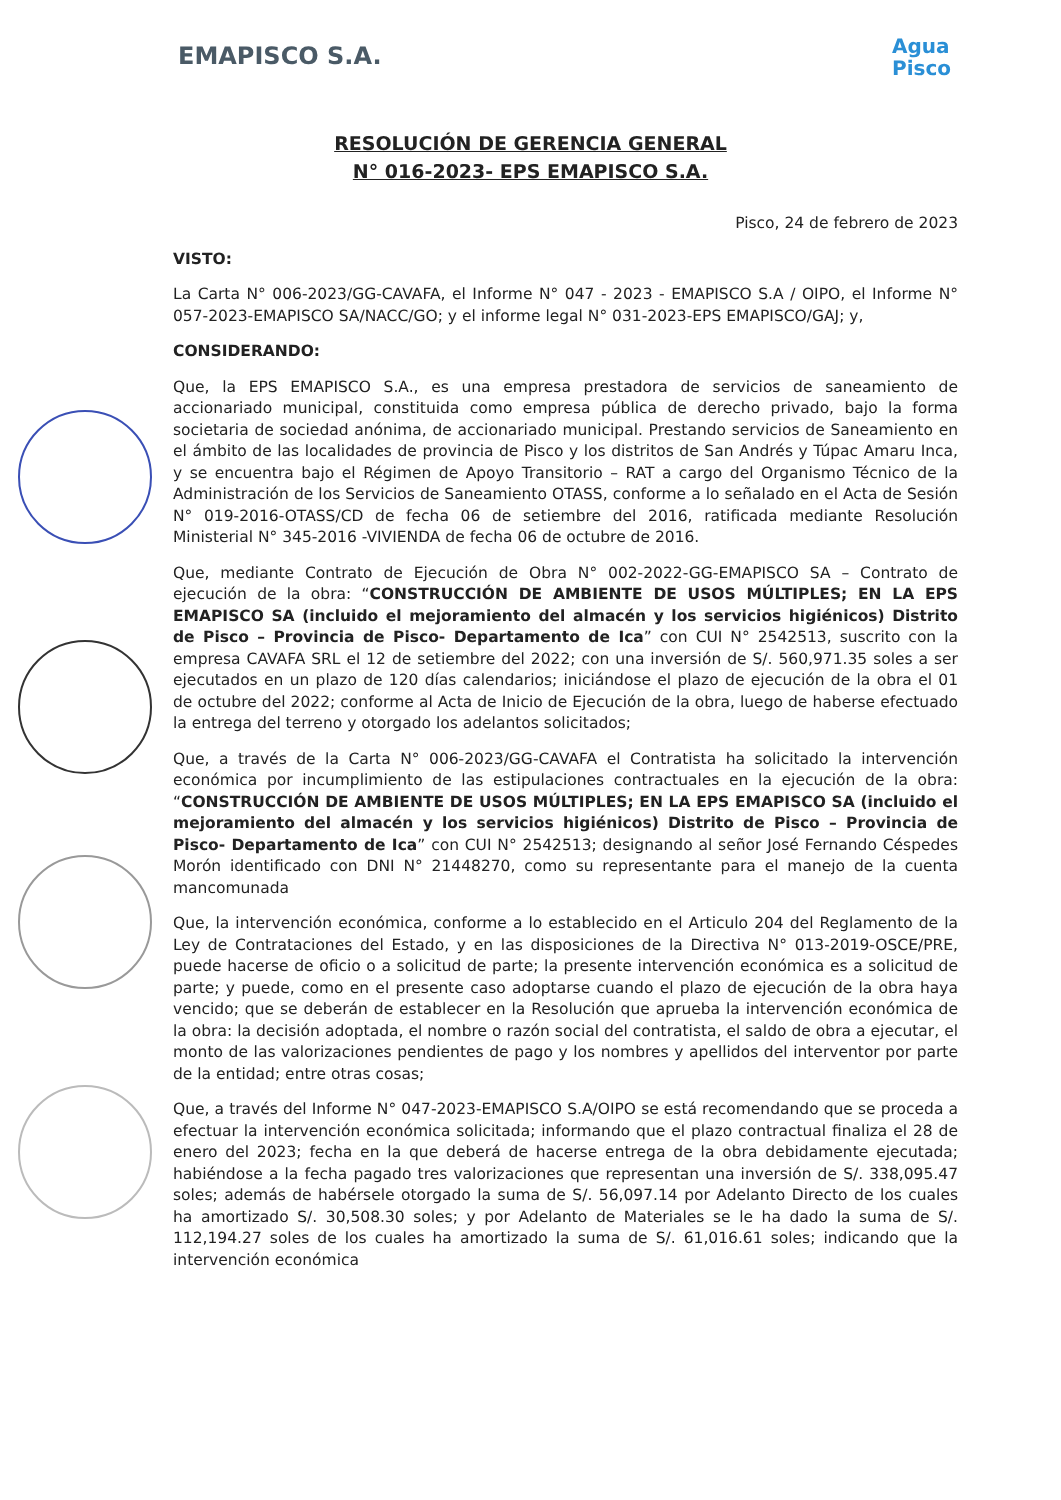EMAPISCO S.A.
Agua
Pisco
RESOLUCIÓN DE GERENCIA GENERAL
N° 016-2023- EPS EMAPISCO S.A.
Pisco, 24 de febrero de 2023
VISTO:
La Carta N° 006-2023/GG-CAVAFA, el Informe N° 047 - 2023 - EMAPISCO S.A / OIPO, el Informe N° 057-2023-EMAPISCO SA/NACC/GO; y el informe legal N° 031-2023-EPS EMAPISCO/GAJ; y,
CONSIDERANDO:
Que, la EPS EMAPISCO S.A., es una empresa prestadora de servicios de saneamiento de accionariado municipal, constituida como empresa pública de derecho privado, bajo la forma societaria de sociedad anónima, de accionariado municipal. Prestando servicios de Saneamiento en el ámbito de las localidades de provincia de Pisco y los distritos de San Andrés y Túpac Amaru Inca, y se encuentra bajo el Régimen de Apoyo Transitorio – RAT a cargo del Organismo Técnico de la Administración de los Servicios de Saneamiento OTASS, conforme a lo señalado en el Acta de Sesión N° 019-2016-OTASS/CD de fecha 06 de setiembre del 2016, ratificada mediante Resolución Ministerial N° 345-2016 -VIVIENDA de fecha 06 de octubre de 2016.
Que, mediante Contrato de Ejecución de Obra N° 002-2022-GG-EMAPISCO SA – Contrato de ejecución de la obra: “CONSTRUCCIÓN DE AMBIENTE DE USOS MÚLTIPLES; EN LA EPS EMAPISCO SA (incluido el mejoramiento del almacén y los servicios higiénicos) Distrito de Pisco – Provincia de Pisco- Departamento de Ica” con CUI N° 2542513, suscrito con la empresa CAVAFA SRL el 12 de setiembre del 2022; con una inversión de S/. 560,971.35 soles a ser ejecutados en un plazo de 120 días calendarios; iniciándose el plazo de ejecución de la obra el 01 de octubre del 2022; conforme al Acta de Inicio de Ejecución de la obra, luego de haberse efectuado la entrega del terreno y otorgado los adelantos solicitados;
Que, a través de la Carta N° 006-2023/GG-CAVAFA el Contratista ha solicitado la intervención económica por incumplimiento de las estipulaciones contractuales en la ejecución de la obra: “CONSTRUCCIÓN DE AMBIENTE DE USOS MÚLTIPLES; EN LA EPS EMAPISCO SA (incluido el mejoramiento del almacén y los servicios higiénicos) Distrito de Pisco – Provincia de Pisco- Departamento de Ica” con CUI N° 2542513; designando al señor José Fernando Céspedes Morón identificado con DNI N° 21448270, como su representante para el manejo de la cuenta mancomunada
Que, la intervención económica, conforme a lo establecido en el Articulo 204 del Reglamento de la Ley de Contrataciones del Estado, y en las disposiciones de la Directiva N° 013-2019-OSCE/PRE, puede hacerse de oficio o a solicitud de parte; la presente intervención económica es a solicitud de parte; y puede, como en el presente caso adoptarse cuando el plazo de ejecución de la obra haya vencido; que se deberán de establecer en la Resolución que aprueba la intervención económica de la obra: la decisión adoptada, el nombre o razón social del contratista, el saldo de obra a ejecutar, el monto de las valorizaciones pendientes de pago y los nombres y apellidos del interventor por parte de la entidad; entre otras cosas;
Que, a través del Informe N° 047-2023-EMAPISCO S.A/OIPO se está recomendando que se proceda a efectuar la intervención económica solicitada; informando que el plazo contractual finaliza el 28 de enero del 2023; fecha en la que deberá de hacerse entrega de la obra debidamente ejecutada; habiéndose a la fecha pagado tres valorizaciones que representan una inversión de S/. 338,095.47 soles; además de habérsele otorgado la suma de S/. 56,097.14 por Adelanto Directo de los cuales ha amortizado S/. 30,508.30 soles; y por Adelanto de Materiales se le ha dado la suma de S/. 112,194.27 soles de los cuales ha amortizado la suma de S/. 61,016.61 soles; indicando que la intervención económica